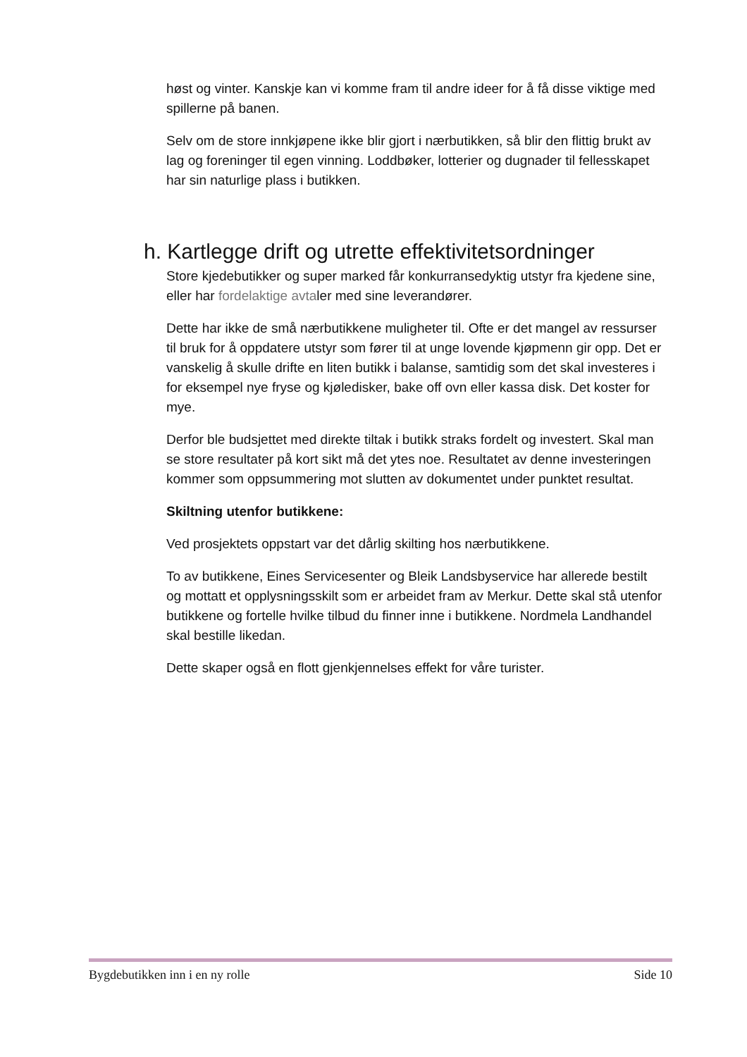høst og vinter. Kanskje kan vi komme fram til andre ideer for å få disse viktige med spillerne på banen.
Selv om de store innkjøpene ikke blir gjort i nærbutikken, så blir den flittig brukt av lag og foreninger til egen vinning. Loddbøker, lotterier og dugnader til fellesskapet har sin naturlige plass i butikken.
h. Kartlegge drift og utrette effektivitetsordninger
Store kjedebutikker og super marked får konkurransedyktig utstyr fra kjedene sine, eller har fordelaktige avtaler med sine leverandører.
Dette har ikke de små nærbutikkene muligheter til. Ofte er det mangel av ressurser til bruk for å oppdatere utstyr som fører til at unge lovende kjøpmenn gir opp. Det er vanskelig å skulle drifte en liten butikk i balanse, samtidig som det skal investeres i for eksempel nye fryse og kjøledisker, bake off ovn eller kassa disk. Det koster for mye.
Derfor ble budsjettet med direkte tiltak i butikk straks fordelt og investert. Skal man se store resultater på kort sikt må det ytes noe. Resultatet av denne investeringen kommer som oppsummering mot slutten av dokumentet under punktet resultat.
Skiltning utenfor butikkene:
Ved prosjektets oppstart var det dårlig skilting hos nærbutikkene.
To av butikkene, Eines Servicesenter og Bleik Landsbyservice har allerede bestilt og mottatt et opplysningsskilt som er arbeidet fram av Merkur. Dette skal stå utenfor butikkene og fortelle hvilke tilbud du finner inne i butikkene. Nordmela Landhandel skal bestille likedan.
Dette skaper også en flott gjenkjennelses effekt for våre turister.
Bygdebutikken inn i en ny rolle Side 10